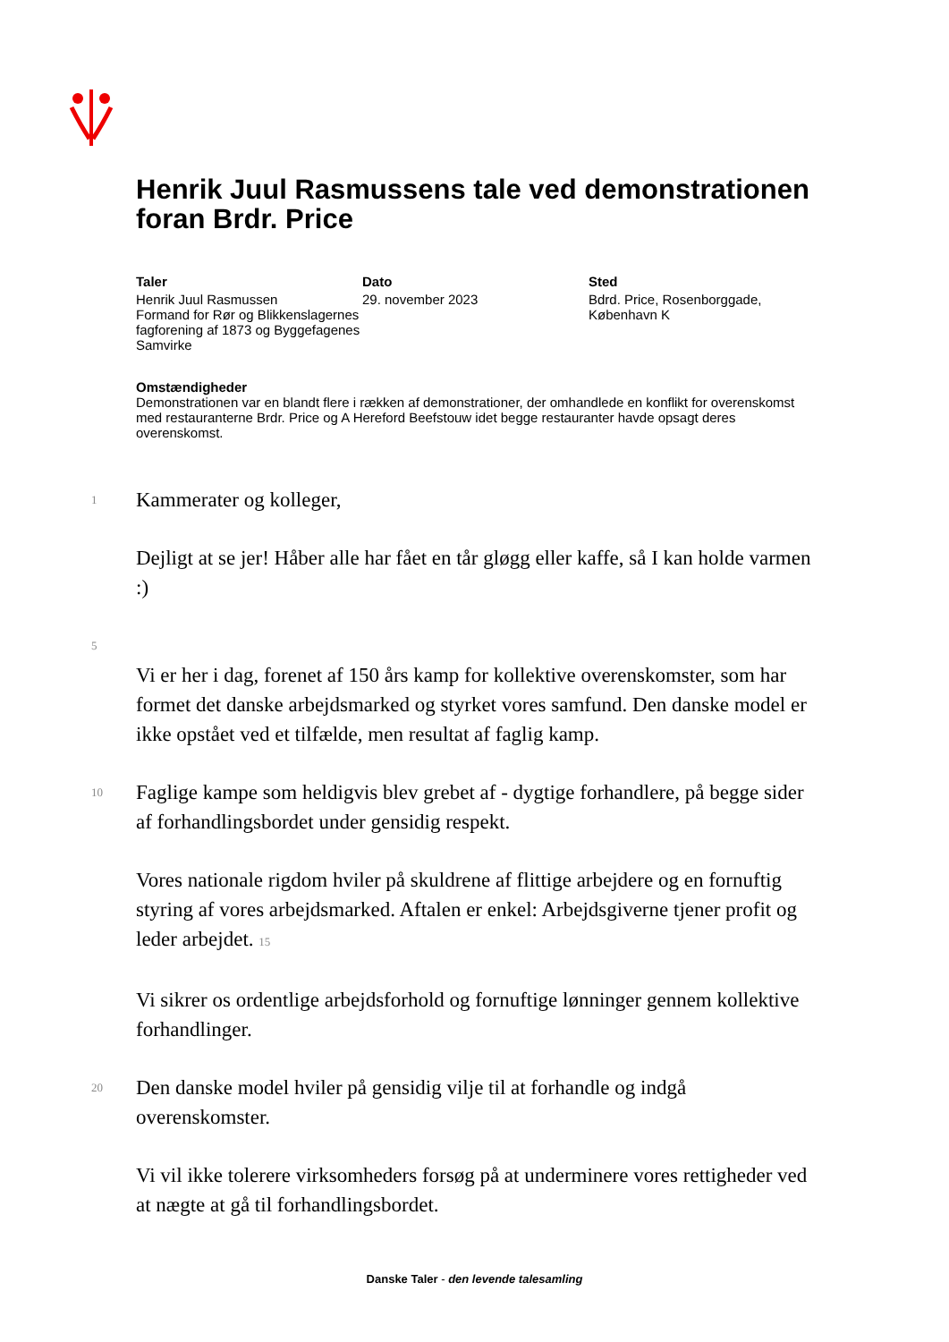Henrik Juul Rasmussens tale ved demonstrationen foran Brdr. Price
Taler
Henrik Juul Rasmussen
Formand for Rør og Blikkenslagernes fagforening af 1873 og Byggefagenes Samvirke
Dato
29. november 2023
Sted
Bdrd. Price, Rosenborggade, København K
Omstændigheder
Demonstrationen var en blandt flere i rækken af demonstrationer, der omhandlede en konflikt for overenskomst med restauranterne Brdr. Price og A Hereford Beefstouw idet begge restauranter havde opsagt deres overenskomst.
1
Kammerater og kolleger,
Dejligt at se jer! Håber alle har fået en tår gløgg eller kaffe, så I kan holde varmen :)
5
Vi er her i dag, forenet af 150 års kamp for kollektive overenskomster, som har formet det danske arbejdsmarked og styrket vores samfund. Den danske model er ikke opstået ved et tilfælde, men resultat af faglig kamp.
10
Faglige kampe som heldigvis blev grebet af - dygtige forhandlere, på begge sider af forhandlingsbordet under gensidig respekt.
Vores nationale rigdom hviler på skuldrene af flittige arbejdere og en fornuftig styring af vores arbejdsmarked. Aftalen er enkel: Arbejdsgiverne tjener profit og leder arbejdet. 15
Vi sikrer os ordentlige arbejdsforhold og fornuftige lønninger gennem kollektive forhandlinger.
20
Den danske model hviler på gensidig vilje til at forhandle og indgå overenskomster.
Vi vil ikke tolerere virksomheders forsøg på at underminere vores rettigheder ved at nægte at gå til forhandlingsbordet.
Danske Taler - den levende talesamling